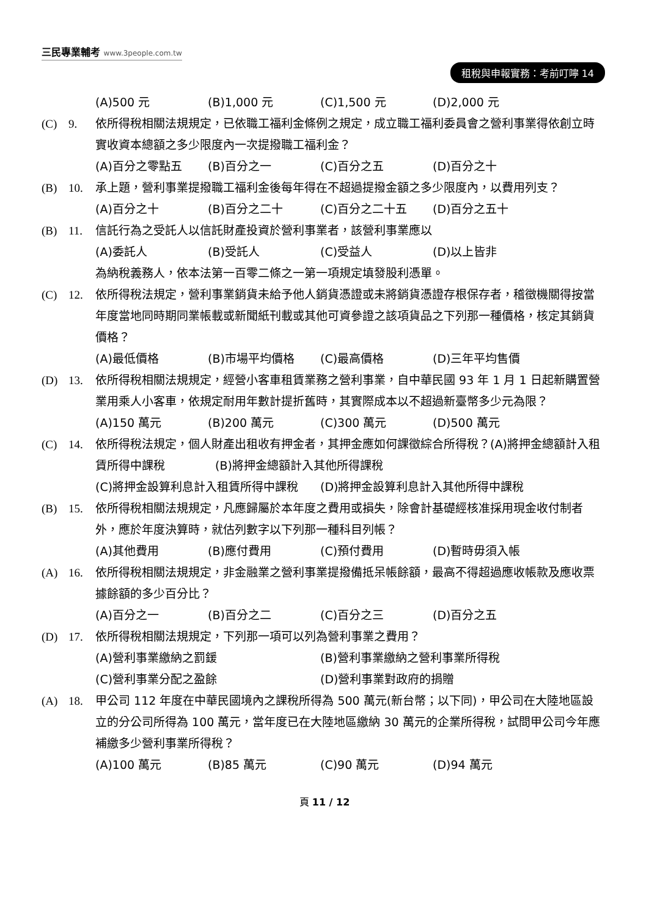三民專業輔考 www.3people.com.tw
租稅與申報實務：考前叮嚀 14
(A)500 元 (B)1,000 元 (C)1,500 元 (D)2,000 元
(C) 9. 依所得稅相關法規規定，已依職工福利金條例之規定，成立職工福利委員會之營利事業得依創立時實收資本總額之多少限度內一次提撥職工福利金？
(A)百分之零點五 (B)百分之一 (C)百分之五 (D)百分之十
(B) 10. 承上題，營利事業提撥職工福利金後每年得在不超過提撥金額之多少限度內，以費用列支？
(A)百分之十 (B)百分之二十 (C)百分之二十五 (D)百分之五十
(B) 11. 信託行為之受託人以信託財產投資於營利事業者，該營利事業應以
(A)委託人 (B)受託人 (C)受益人 (D)以上皆非
為納稅義務人，依本法第一百零二條之一第一項規定填發股利憑單。
(C) 12. 依所得稅法規定，營利事業銷貨未給予他人銷貨憑證或未將銷貨憑證存根保存者，稽徵機關得按當年度當地同時期同業帳載或新聞紙刊載或其他可資參證之該項貨品之下列那一種價格，核定其銷貨價格？
(A)最低價格 (B)市場平均價格 (C)最高價格 (D)三年平均售價
(D) 13. 依所得稅相關法規規定，經營小客車租賃業務之營利事業，自中華民國 93 年 1 月 1 日起新購置營業用乘人小客車，依規定耐用年數計提折舊時，其實際成本以不超過新臺幣多少元為限？
(A)150 萬元 (B)200 萬元 (C)300 萬元 (D)500 萬元
(C) 14. 依所得稅法規定，個人財產出租收有押金者，其押金應如何課徵綜合所得稅？(A)將押金總額計入租賃所得中課稅 　　　　(B)將押金總額計入其他所得課稅
(C)將押金設算利息計入租賃所得中課稅 (D)將押金設算利息計入其他所得中課稅
(B) 15. 依所得稅相關法規規定，凡應歸屬於本年度之費用或損失，除會計基礎經核准採用現金收付制者外，應於年度決算時，就估列數字以下列那一種科目列帳？
(A)其他費用 (B)應付費用 (C)預付費用 (D)暫時毋須入帳
(A) 16. 依所得稅相關法規規定，非金融業之營利事業提撥備抵呆帳餘額，最高不得超過應收帳款及應收票據餘額的多少百分比？
(A)百分之一 (B)百分之二 (C)百分之三 (D)百分之五
(D) 17. 依所得稅相關法規規定，下列那一項可以列為營利事業之費用？
(A)營利事業繳納之罰鍰 (B)營利事業繳納之營利事業所得稅
(C)營利事業分配之盈餘 (D)營利事業對政府的捐贈
(A) 18. 甲公司 112 年度在中華民國境內之課稅所得為 500 萬元(新台幣；以下同)，甲公司在大陸地區設立的分公司所得為 100 萬元，當年度已在大陸地區繳納 30 萬元的企業所得稅，試問甲公司今年應補繳多少營利事業所得稅？
(A)100 萬元 (B)85 萬元 (C)90 萬元 (D)94 萬元
頁 11 / 12